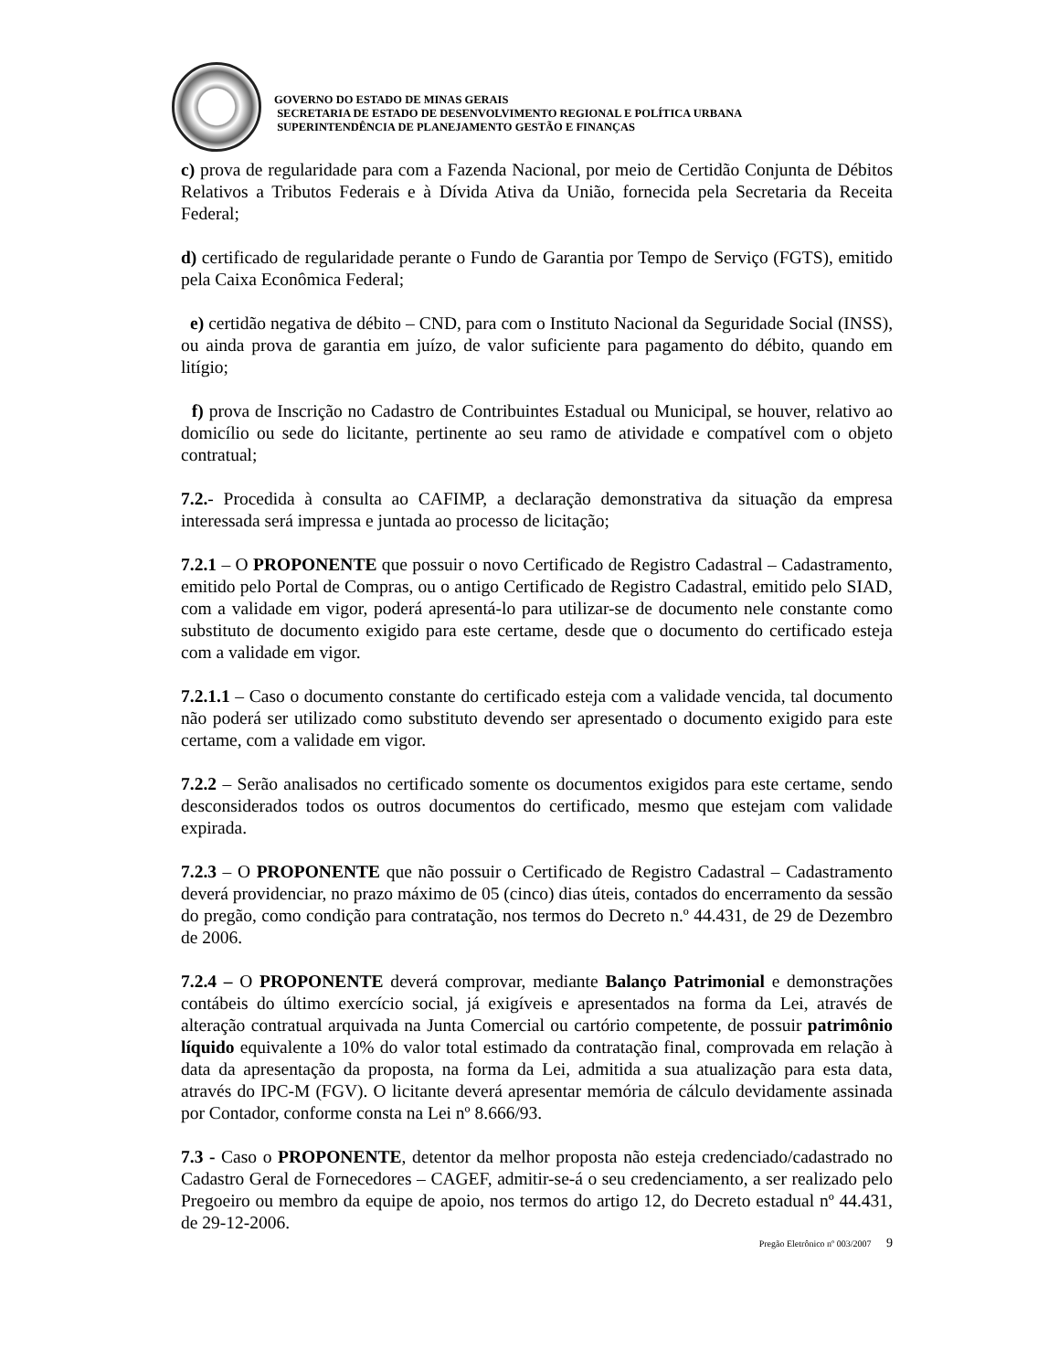GOVERNO DO ESTADO DE MINAS GERAIS
SECRETARIA DE ESTADO DE DESENVOLVIMENTO REGIONAL E POLÍTICA URBANA
SUPERINTENDÊNCIA DE PLANEJAMENTO GESTÃO E FINANÇAS
c) prova de regularidade para com a Fazenda Nacional, por meio de Certidão Conjunta de Débitos Relativos a Tributos Federais e à Dívida Ativa da União, fornecida pela Secretaria da Receita Federal;
d) certificado de regularidade perante o Fundo de Garantia por Tempo de Serviço (FGTS), emitido pela Caixa Econômica Federal;
e) certidão negativa de débito – CND, para com o Instituto Nacional da Seguridade Social (INSS), ou ainda prova de garantia em juízo, de valor suficiente para pagamento do débito, quando em litígio;
f) prova de Inscrição no Cadastro de Contribuintes Estadual ou Municipal, se houver, relativo ao domicílio ou sede do licitante, pertinente ao seu ramo de atividade e compatível com o objeto contratual;
7.2.- Procedida à consulta ao CAFIMP, a declaração demonstrativa da situação da empresa interessada será impressa e juntada ao processo de licitação;
7.2.1 – O PROPONENTE que possuir o novo Certificado de Registro Cadastral – Cadastramento, emitido pelo Portal de Compras, ou o antigo Certificado de Registro Cadastral, emitido pelo SIAD, com a validade em vigor, poderá apresentá-lo para utilizar-se de documento nele constante como substituto de documento exigido para este certame, desde que o documento do certificado esteja com a validade em vigor.
7.2.1.1 – Caso o documento constante do certificado esteja com a validade vencida, tal documento não poderá ser utilizado como substituto devendo ser apresentado o documento exigido para este certame, com a validade em vigor.
7.2.2 – Serão analisados no certificado somente os documentos exigidos para este certame, sendo desconsiderados todos os outros documentos do certificado, mesmo que estejam com validade expirada.
7.2.3 – O PROPONENTE que não possuir o Certificado de Registro Cadastral – Cadastramento deverá providenciar, no prazo máximo de 05 (cinco) dias úteis, contados do encerramento da sessão do pregão, como condição para contratação, nos termos do Decreto n.º 44.431, de 29 de Dezembro de 2006.
7.2.4 – O PROPONENTE deverá comprovar, mediante Balanço Patrimonial e demonstrações contábeis do último exercício social, já exigíveis e apresentados na forma da Lei, através de alteração contratual arquivada na Junta Comercial ou cartório competente, de possuir patrimônio líquido equivalente a 10% do valor total estimado da contratação final, comprovada em relação à data da apresentação da proposta, na forma da Lei, admitida a sua atualização para esta data, através do IPC-M (FGV). O licitante deverá apresentar memória de cálculo devidamente assinada por Contador, conforme consta na Lei nº 8.666/93.
7.3 - Caso o PROPONENTE, detentor da melhor proposta não esteja credenciado/cadastrado no Cadastro Geral de Fornecedores – CAGEF, admitir-se-á o seu credenciamento, a ser realizado pelo Pregoeiro ou membro da equipe de apoio, nos termos do artigo 12, do Decreto estadual nº 44.431, de 29-12-2006.
Pregão Eletrônico nº 003/2007 9